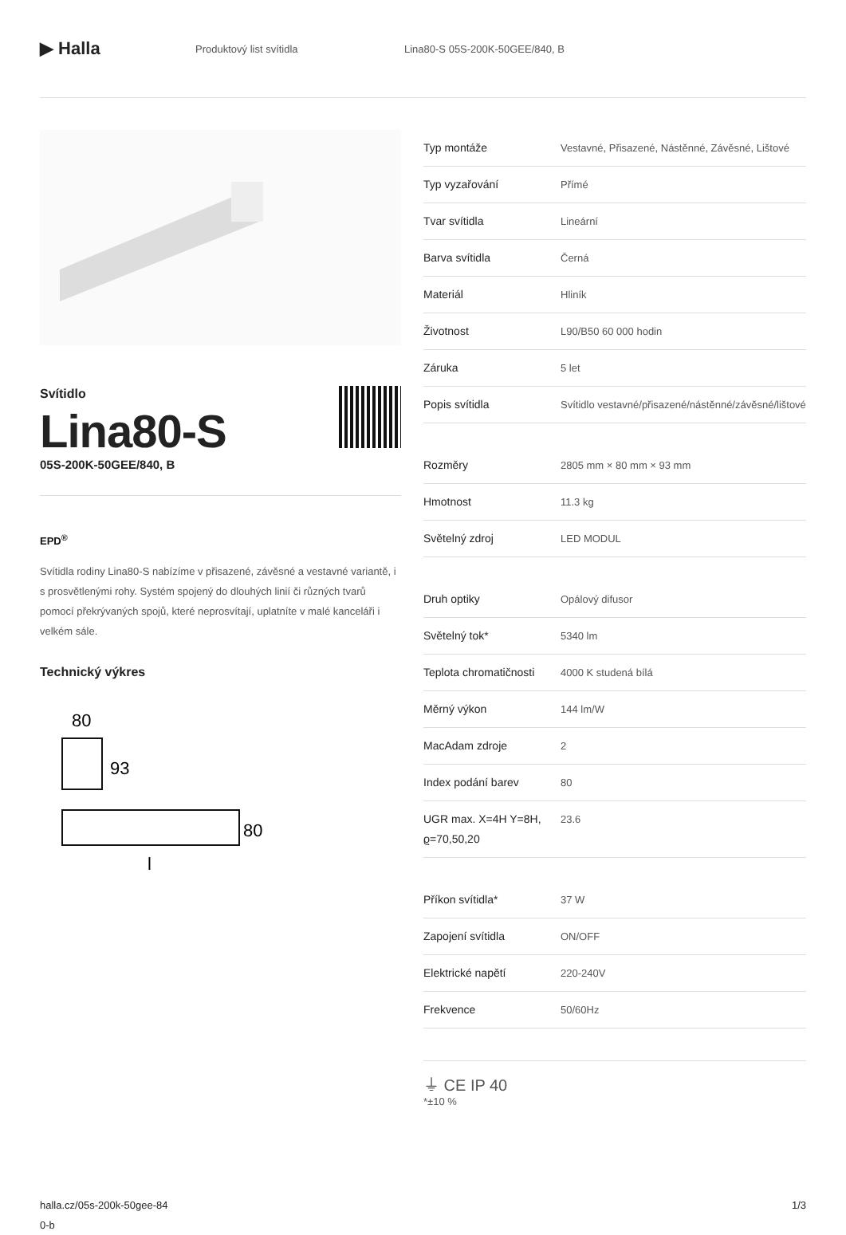▶ Halla
Produktový list svítidla Lina80-S 05S-200K-50GEE/840, B
Svítidlo
Lina80-S
05S-200K-50GEE/840, B
EPD<sup>®</sup>
Svítidla rodiny Lina80-S nabízíme v přisazené, závěsné a vestavné variantě, i s prosvětlenými rohy. Systém spojený do dlouhých linií či různých tvarů pomocí překrývaných spojů, které neprosvítají, uplatníte v malé kanceláři i velkém sále.
Technický výkres
80
93
80
l
| Typ montáže | Vestavné, Přisazené, Nástěnné, Závěsné, Lištové |
| Typ vyzařování | Přímé |
| Tvar svítidla | Lineární |
| Barva svítidla | Černá |
| Materiál | Hliník |
| Životnost | L90/B50 60 000 hodin |
| Záruka | 5 let |
| Popis svítidla | Svítidlo vestavné/přisazené/nástěnné/závěsné/lištové |
| Rozměry | 2805 mm × 80 mm × 93 mm |
| Hmotnost | 11.3 kg |
| Světelný zdroj | LED MODUL |
| Druh optiky | Opálový difusor |
| Světelný tok* | 5340 lm |
| Teplota chromatičnosti | 4000 K studená bílá |
| Měrný výkon | 144 lm/W |
| MacAdam zdroje | 2 |
| Index podání barev | 80 |
| UGR max. X=4H Y=8H, ϱ=70,50,20 | 23.6 |
| Příkon svítidla* | 37 W |
| Zapojení svítidla | ON/OFF |
| Elektrické napětí | 220-240V |
| Frekvence | 50/60Hz |
⏚ CE IP 40
*±10 %
halla.cz/05s-200k-50gee-84
0-b
1/3